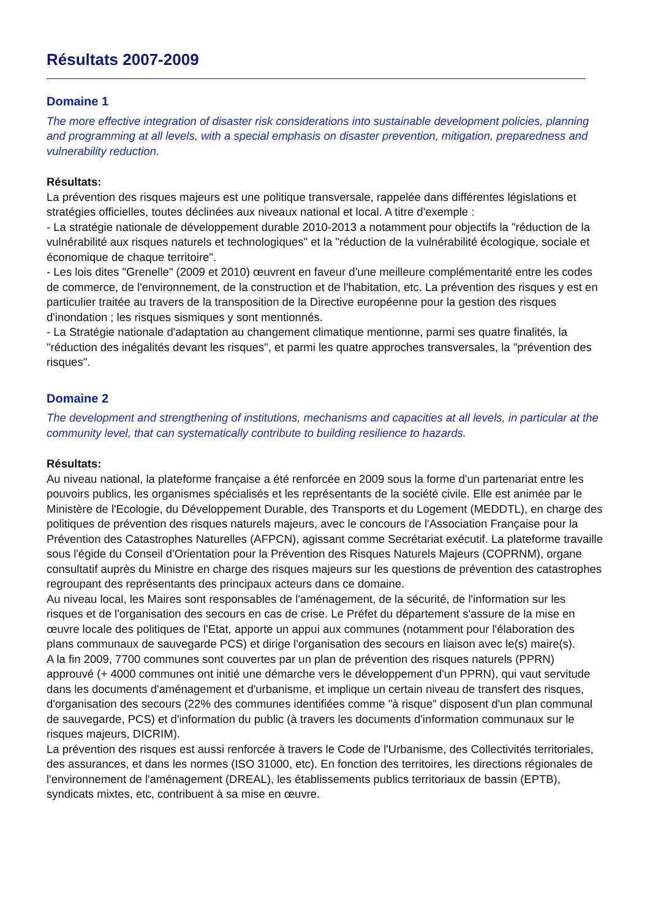Résultats 2007-2009
Domaine 1
The more effective integration of disaster risk considerations into sustainable development policies, planning and programming at all levels, with a special emphasis on disaster prevention, mitigation, preparedness and vulnerability reduction.
Résultats:
La prévention des risques majeurs est une politique transversale, rappelée dans différentes législations et stratégies officielles, toutes déclinées aux niveaux national et local. A titre d'exemple :
- La stratégie nationale de développement durable 2010-2013 a notamment pour objectifs la "réduction de la vulnérabilité aux risques naturels et technologiques" et la "réduction de la vulnérabilité écologique, sociale et économique de chaque territoire".
- Les lois dites "Grenelle" (2009 et 2010) œuvrent en faveur d'une meilleure complémentarité entre les codes de commerce, de l'environnement, de la construction et de l'habitation, etc. La prévention des risques y est en particulier traitée au travers de la transposition de la Directive européenne pour la gestion des risques d'inondation ; les risques sismiques y sont mentionnés.
- La Stratégie nationale d'adaptation au changement climatique mentionne, parmi ses quatre finalités, la "réduction des inégalités devant les risques", et parmi les quatre approches transversales, la "prévention des risques".
Domaine 2
The development and strengthening of institutions, mechanisms and capacities at all levels, in particular at the community level, that can systematically contribute to building resilience to hazards.
Résultats:
Au niveau national, la plateforme française a été renforcée en 2009 sous la forme d'un partenariat entre les pouvoirs publics, les organismes spécialisés et les représentants de la société civile. Elle est animée par le Ministère de l'Ecologie, du Développement Durable, des Transports et du Logement (MEDDTL), en charge des politiques de prévention des risques naturels majeurs, avec le concours de l'Association Française pour la Prévention des Catastrophes Naturelles (AFPCN), agissant comme Secrétariat exécutif. La plateforme travaille sous l'égide du Conseil d'Orientation pour la Prévention des Risques Naturels Majeurs (COPRNM), organe consultatif auprès du Ministre en charge des risques majeurs sur les questions de prévention des catastrophes regroupant des représentants des principaux acteurs dans ce domaine.
Au niveau local, les Maires sont responsables de l'aménagement, de la sécurité, de l'information sur les risques et de l'organisation des secours en cas de crise. Le Préfet du département s'assure de la mise en œuvre locale des politiques de l'Etat, apporte un appui aux communes (notamment pour l'élaboration des plans communaux de sauvegarde PCS) et dirige l'organisation des secours en liaison avec le(s) maire(s).
A la fin 2009, 7700 communes sont couvertes par un plan de prévention des risques naturels (PPRN) approuvé (+ 4000 communes ont initié une démarche vers le développement d'un PPRN), qui vaut servitude dans les documents d'aménagement et d'urbanisme, et implique un certain niveau de transfert des risques, d'organisation des secours (22% des communes identifiées comme "à risque" disposent d'un plan communal de sauvegarde, PCS) et d'information du public (à travers les documents d'information communaux sur le risques majeurs, DICRIM).
La prévention des risques est aussi renforcée à travers le Code de l'Urbanisme, des Collectivités territoriales, des assurances, et dans les normes (ISO 31000, etc). En fonction des territoires, les directions régionales de l'environnement de l'aménagement (DREAL), les établissements publics territoriaux de bassin (EPTB), syndicats mixtes, etc, contribuent à sa mise en œuvre.